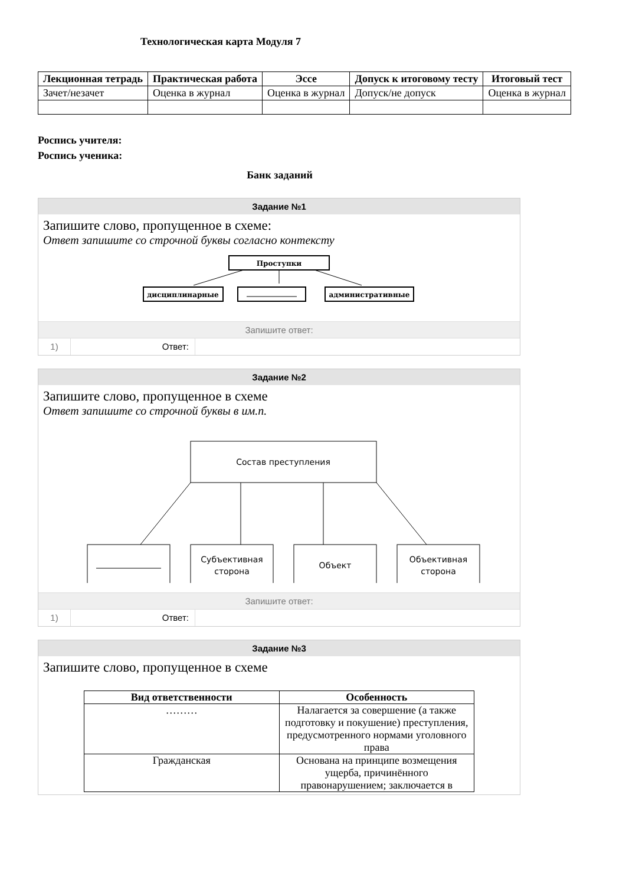Технологическая карта Модуля 7
| Лекционная тетрадь | Практическая работа | Эссе | Допуск к итоговому тесту | Итоговый тест |
| --- | --- | --- | --- | --- |
| Зачет/незачет | Оценка в журнал | Оценка в журнал | Допуск/не допуск | Оценка в журнал |
Роспись учителя:
Роспись ученика:
Банк заданий
Задание №1
Запишите слово, пропущенное в схеме:
Ответ запишите со строчной буквы согласно контексту
Проступки
дисциплинарные
административные
Запишите ответ:
1) Ответ:
Задание №2
Запишите слово, пропущенное в схеме
Ответ запишите со строчной буквы в им.п.
Состав преступления
Субъективная
сторона
Объект
Объективная
сторона
Запишите ответ:
1) Ответ:
Задание №3
Запишите слово, пропущенное в схеме
| Вид ответственности | Особенность |
| --- | --- |
| ……… | Налагается за совершение (а также подготовку и покушение) преступления, предусмотренного нормами уголовного права |
| Гражданская | Основана на принципе возмещения ущерба, причинённого правонарушением; заключается в |